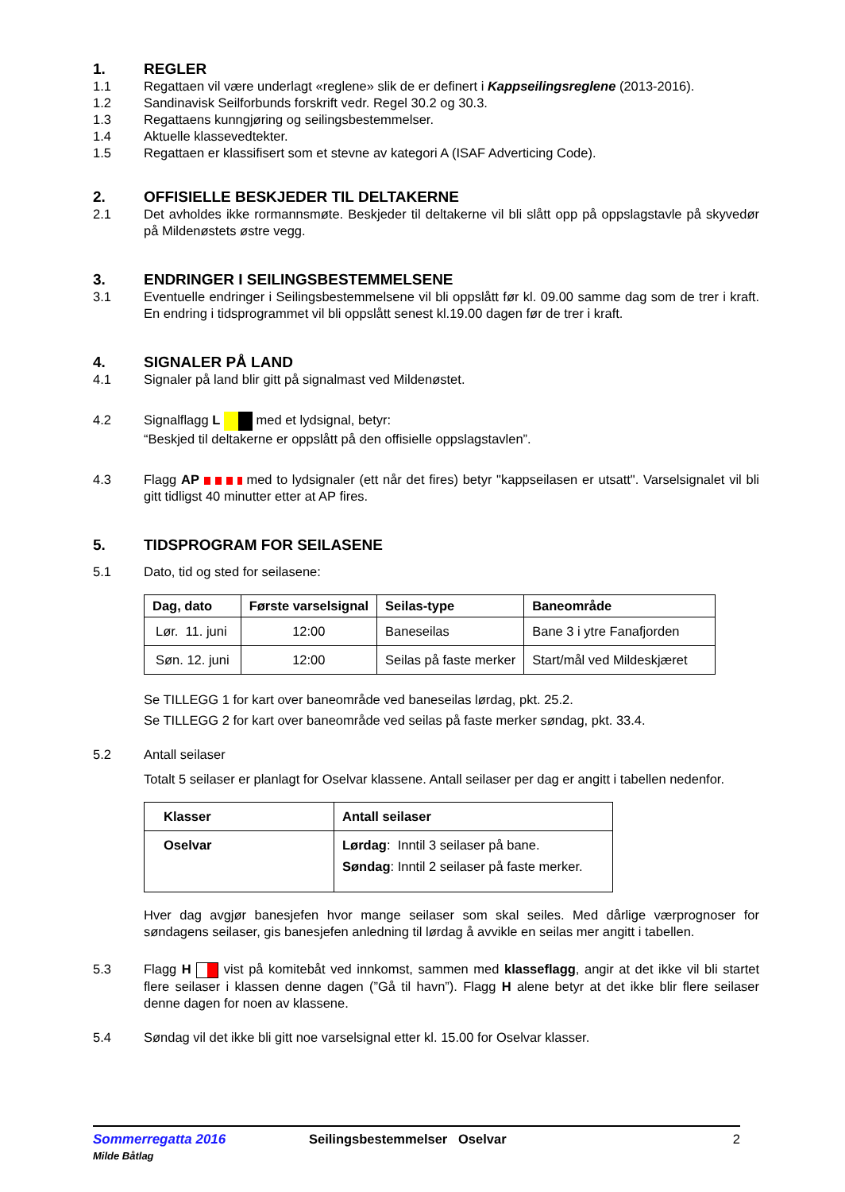1. REGLER
1.1 Regattaen vil være underlagt «reglene» slik de er definert i Kappseilingsreglene (2013-2016).
1.2 Sandinavisk Seilforbunds forskrift vedr. Regel 30.2 og 30.3.
1.3 Regattaens kunngjøring og seilingsbestemmelser.
1.4 Aktuelle klassevedtekter.
1.5 Regattaen er klassifisert som et stevne av kategori A (ISAF Adverticing Code).
2. OFFISIELLE BESKJEDER TIL DELTAKERNE
2.1 Det avholdes ikke rormannsmøte. Beskjeder til deltakerne vil bli slått opp på oppslagstavle på skyvedør på Mildenøstets østre vegg.
3. ENDRINGER I SEILINGSBESTEMMELSENE
3.1 Eventuelle endringer i Seilingsbestemmelsene vil bli oppslått før kl. 09.00 samme dag som de trer i kraft. En endring i tidsprogrammet vil bli oppslått senest kl.19.00 dagen før de trer i kraft.
4. SIGNALER PÅ LAND
4.1 Signaler på land blir gitt på signalmast ved Mildenøstet.
4.2 Signalflagg L med et lydsignal, betyr:
“Beskjed til deltakerne er oppslått på den offisielle oppslagstavlen”.
4.3 Flagg AP med to lydsignaler (ett når det fires) betyr "kappseilasen er utsatt". Varselsignalet vil bli gitt tidligst 40 minutter etter at AP fires.
5. TIDSPROGRAM FOR SEILASENE
5.1 Dato, tid og sted for seilasene:
| Dag, dato | Første varselsignal | Seilas-type | Baneområde |
| --- | --- | --- | --- |
| Lør. 11. juni | 12:00 | Baneseilas | Bane 3 i ytre Fanafjorden |
| Søn. 12. juni | 12:00 | Seilas på faste merker | Start/mål ved Mildeskjæret |
Se TILLEGG 1 for kart over baneområde ved baneseilas lørdag, pkt. 25.2.
Se TILLEGG 2 for kart over baneområde ved seilas på faste merker søndag, pkt. 33.4.
5.2 Antall seilaser
Totalt 5 seilaser er planlagt for Oselvar klassene. Antall seilaser per dag er angitt i tabellen nedenfor.
| Klasser | Antall seilaser |
| --- | --- |
| Oselvar | Lørdag : Inntil 3 seilaser på bane. Søndag : Inntil 2 seilaser på faste merker. |
Hver dag avgjør banesjefen hvor mange seilaser som skal seiles. Med dårlige værprognoser for søndagens seilaser, gis banesjefen anledning til lørdag å avvikle en seilas mer angitt i tabellen.
5.3 Flagg H vist på komitebåt ved innkomst, sammen med klasseflagg, angir at det ikke vil bli startet flere seilaser i klassen denne dagen (”Gå til havn”). Flagg H alene betyr at det ikke blir flere seilaser denne dagen for noen av klassene.
5.4 Søndag vil det ikke bli gitt noe varselsignal etter kl. 15.00 for Oselvar klasser.
Sommerregatta 2016
Milde Båtlag
Seilingsbestemmelser Oselvar 2